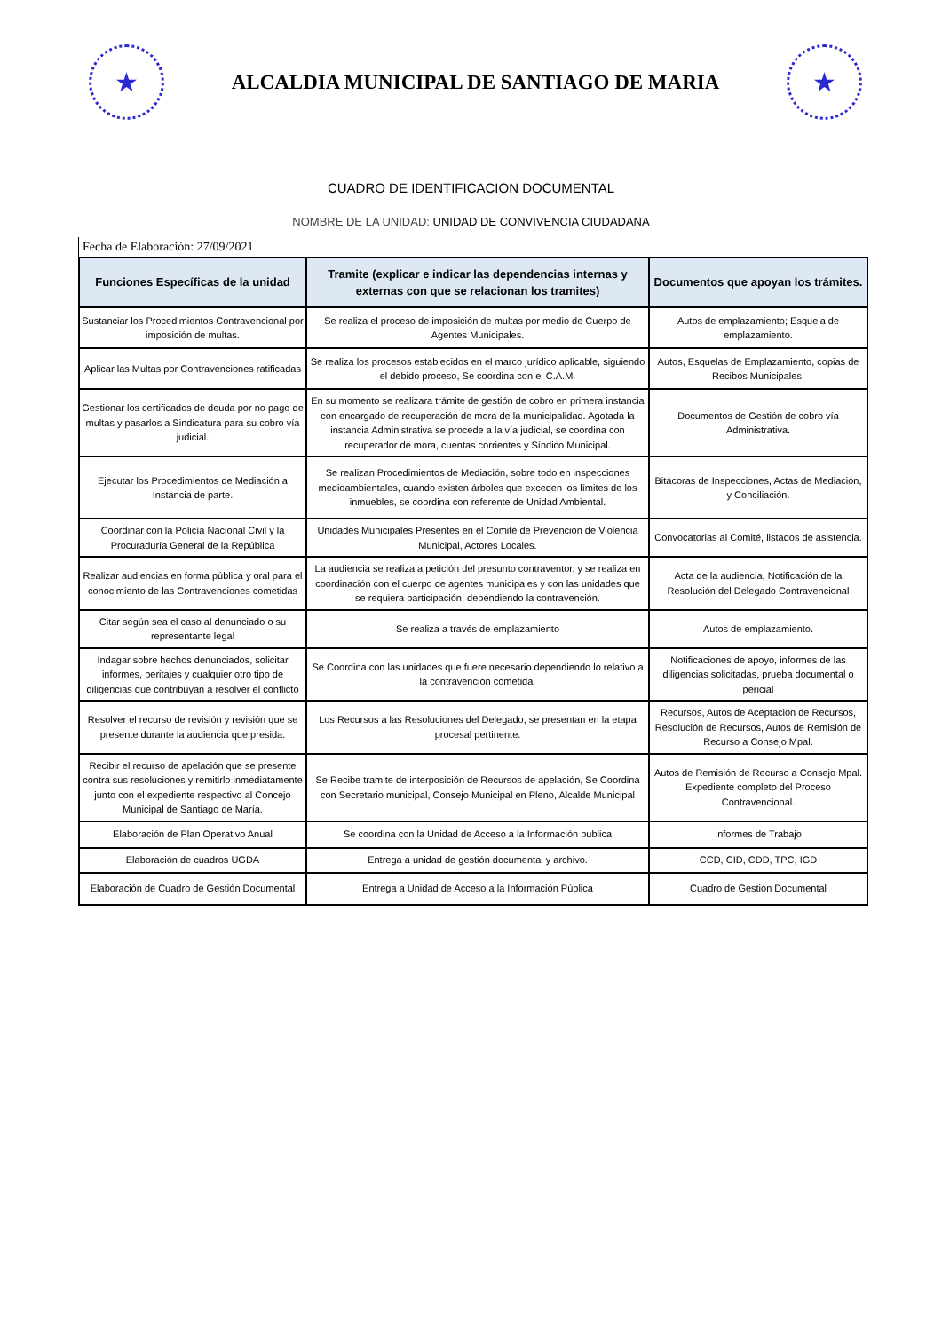★
ALCALDIA MUNICIPAL DE SANTIAGO DE MARIA
★
CUADRO DE IDENTIFICACION DOCUMENTAL
NOMBRE DE LA UNIDAD: UNIDAD DE CONVIVENCIA CIUDADANA
Fecha de Elaboración: 27/09/2021
| Funciones Específicas de la unidad | Tramite (explicar e indicar las dependencias internas y externas con que se relacionan los tramites) | Documentos que apoyan los trámites. |
| --- | --- | --- |
| Sustanciar los Procedimientos Contravencional por imposición de multas. | Se realiza el proceso de imposición de multas por medio de Cuerpo de Agentes Municipales. | Autos de emplazamiento; Esquela de emplazamiento. |
| Aplicar las Multas por Contravenciones ratificadas | Se realiza los procesos establecidos en el marco jurídico aplicable, siguiendo el debido proceso, Se coordina con el C.A.M. | Autos, Esquelas de Emplazamiento, copias de Recibos Municipales. |
| Gestionar los certificados de deuda por no pago de multas y pasarlos a Sindicatura para su cobro vía judicial. | En su momento se realizara trámite de gestión de cobro en primera instancia con encargado de recuperación de mora de la municipalidad. Agotada la instancia Administrativa se procede a la vía judicial, se coordina con recuperador de mora, cuentas corrientes y Síndico Municipal. | Documentos de Gestión de cobro vía Administrativa. |
| Ejecutar los Procedimientos de Mediación a Instancia de parte. | Se realizan Procedimientos de Mediación, sobre todo en inspecciones medioambientales, cuando existen árboles que exceden los límites de los inmuebles, se coordina con referente de Unidad Ambiental. | Bitácoras de Inspecciones, Actas de Mediación, y Conciliación. |
| Coordinar con la Policía Nacional Civil y la Procuraduría General de la República | Unidades Municipales Presentes en el Comité de Prevención de Violencia Municipal, Actores Locales. | Convocatorias al Comité, listados de asistencia. |
| Realizar audiencias en forma pública y oral para el conocimiento de las Contravenciones cometidas | La audiencia se realiza a petición del presunto contraventor, y se realiza en coordinación con el cuerpo de agentes municipales y con las unidades que se requiera participación, dependiendo la contravención. | Acta de la audiencia, Notificación de la Resolución del Delegado Contravencional |
| Citar según sea el caso al denunciado o su representante legal | Se realiza a través de emplazamiento | Autos de emplazamiento. |
| Indagar sobre hechos denunciados, solicitar informes, peritajes y cualquier otro tipo de diligencias que contribuyan a resolver el conflicto | Se Coordina con las unidades que fuere necesario dependiendo lo relativo a la contravención cometida. | Notificaciones de apoyo, informes de las diligencias solicitadas, prueba documental o pericial |
| Resolver el recurso de revisión y revisión que se presente durante la audiencia que presida. | Los Recursos a las Resoluciones del Delegado, se presentan en la etapa procesal pertinente. | Recursos, Autos de Aceptación de Recursos, Resolución de Recursos, Autos de Remisión de Recurso a Consejo Mpal. |
| Recibir el recurso de apelación que se presente contra sus resoluciones y remitirlo inmediatamente junto con el expediente respectivo al Concejo Municipal de Santiago de María. | Se Recibe tramite de interposición de Recursos de apelación, Se Coordina con Secretario municipal, Consejo Municipal en Pleno, Alcalde Municipal | Autos de Remisión de Recurso a Consejo Mpal. Expediente completo del Proceso Contravencional. |
| Elaboración de Plan Operativo Anual | Se coordina con la Unidad de Acceso a la Información publica | Informes de Trabajo |
| Elaboración de cuadros UGDA | Entrega a unidad de gestión documental y archivo. | CCD, CID, CDD, TPC, IGD |
| Elaboración de Cuadro de Gestión Documental | Entrega a Unidad de Acceso a la Información Pública | Cuadro de Gestión Documental |